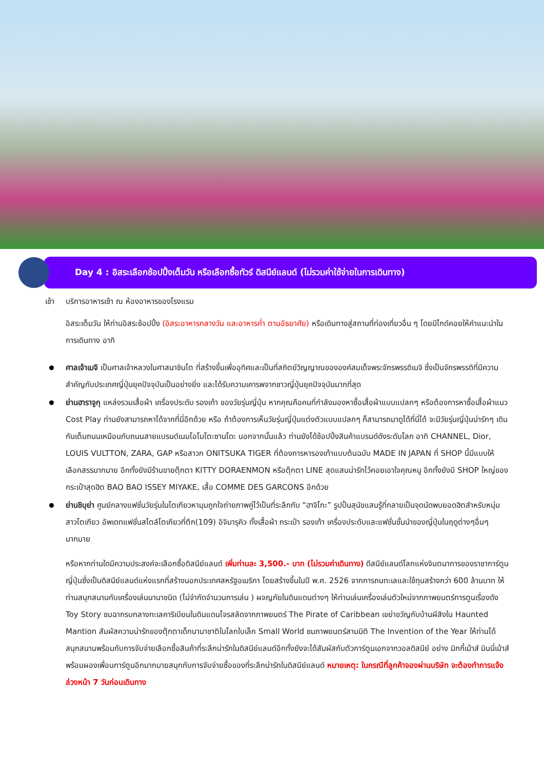Day 4 : อิสระเลือกช้อปปิ้งเต็มวัน หรือเลือกซื้อทัวร์ ดิสนีย์แลนด์ (ไม่รวมค่าใช้จ่ายในการเดินทาง)
เช้า บริการอาหารเช้า ณ ห้องอาหารของโรงแรม
อิสระเต็มวัน ให้ท่านอิสระช้อปปิ้ง (อิสระอาหารกลางวัน และอาหารค่ำ ตามอัธยาศัย) หรือเดินทางสู่สถานที่ท่องเที่ยวอื่น ๆ โดยมีไกด์คอยให้คำแนะนำในการเดินทาง อาทิ
ศาลเจ้าเมจิ เป็นศาลเจ้าหลวงในศาสนาชินโต ที่สร้างขึ้นเพื่ออุทิศและเป็นที่สถิตย์วิญญาณขององค์สมเด็จพระจักรพรรดิเมจิ ซึ่งเป็นจักรพรรดิที่มีความสำคัญกับประเทศญี่ปุ่นยุคปัจจุบันเป็นอย่างยิ่ง และได้รับความเคารพจากชาวญี่ปุ่นยุคปัจจุบันมากที่สุด
ย่านฮาราจูกุ แหล่งรวมเสื้อผ้า เครื่องประดับ รองเท้า ของวัยรุ่นญี่ปุ่น หากคุณคือคนที่กำลังมองหาซื้อเสื้อผ้าแบบแปลกๆ หรือต้องการหาซื้อเสื้อผ้าแนว Cost Play ท่านยังสามารถหาได้จากที่นี่อีกด้วย หรือ ถ้าต้องการเห็นวัยรุ่นญี่ปุ่นแต่งตัวแบบแปลกๆ ก็สามารถมาดูได้ที่นี่ได้ จะมีวัยรุ่นญี่ปุ่นน่ารักๆ เดินกันเต็มถนนเหมือนกับถนนสายแบรนด์เนมโอโมโตะซานโดะ นอกจากนั้นแล้ว ท่านยังได้ช้อปปิ้งสินค้าแบรนด์ดังระดับโลก อาทิ CHANNEL, Dior, LOUIS VULTTON, ZARA, GAP หรือสาวก ONITSUKA TIGER ที่ต้องการหารองเท้าแบบต้นฉบับ MADE IN JAPAN ที่ SHOP นี้มีแบบให้เลือกสรรมากมาย อีกทั้งยังมีร้านขายตุ๊กตา KITTY DORAENMON หรือตุ๊กตา LINE สุดแสนน่ารักไว้คอยเอาใจคุณหนู อีกทั้งยังมี SHOP ใหญ่ของ กระเป๋าสุดฮิต BAO BAO ISSEY MIYAKE, เสื้อ COMME DES GARCONS อีกด้วย
ย่านชิบุย่า ศูนย์กลางแฟชั่นวัยรุ่นในโตเกียวหามุมถูกใจถ่ายภาพคู่ไว้เป็นที่ระลึกกับ “ฮาจิโกะ” รูปปั้นสุนัขแสนรู้ที่กลายเป็นจุดนัดพบยอดฮิตสำหรับหนุ่มสาวโตเกียว อัพเดทแฟชั่นสไตล์โตเกียวที่ตึก(109) อิจิมารุคิว ทั้งเสื้อผ้า กระเป๋า รองเท้า เครื่องประดับและแฟชั่นชั้นนำของญี่ปุ่นในฤดูต่างๆอื่นๆมากมาย
หรือหากท่านใดมีความประสงค์จะเลือกซื้อดิสนีย์แลนด์ เพิ่มท่านละ 3,500.- บาท (ไม่รวมค่าเดินทาง) ดีสนีย์แลนด์โลกแห่งจินตนาการของราชาการ์ตูนญี่ปุ่นซึ่งเป็นดิสนีย์แลนด์แห่งแรกที่สร้างนอกประเทศสหรัฐอเมริกา โดยสร้างขึ้นในปี พ.ศ. 2526 จากการถมทะเลและใช้ทุนสร้างกว่า 600 ล้านบาท ให้ท่านสนุกสนานกับเครื่องเล่นนานาชนิด (ไม่จำกัดจำนวนการเล่น ) ผจญภัยในดินแดนต่างๆ ให้ท่านเล่นเครื่องเล่นตัวใหม่จากภาพยนตร์การตูนเรื่องดัง Toy Story ชมฉากรบกลางทะเลคาริเบียนในดินแดนโจรสลัดจากภาพยนตร์ The Pirate of Caribbean เขย่าขวัญกับบ้านผีสิงใน Haunted Mantion สัมผัสความน่ารักของตุ๊กตาเด็กนานาชาติในโลกใบเล็ก Small World ชมภาพยนตร์สามมิติ The Invention of the Year ให้ท่านได้สนุกสนานพร้อมกับการจับจ่ายเลือกซื้อสินค้าที่ระลึกน่ารักในดิสนีย์แลนด์อีกทั้งยังจะได้สัมผัสกับตัวการ์ตูนเอกจากวอลดิสนีย์ อย่าง มิกกี้เม้าส์ มินนี่เม้าส์ พร้อมผองเพื่อนการ์ตูนอีกมากมายสนุกกับการจับจ่ายซื้อของที่ระลึกน่ารักในดิสนีย์แลนด์ หมายเหตุ: ในกรณีที่ลูกค้าจองผ่านบริษัท จะต้องทำการแจ้งล่วงหน้า 7 วันก่อนเดินทาง